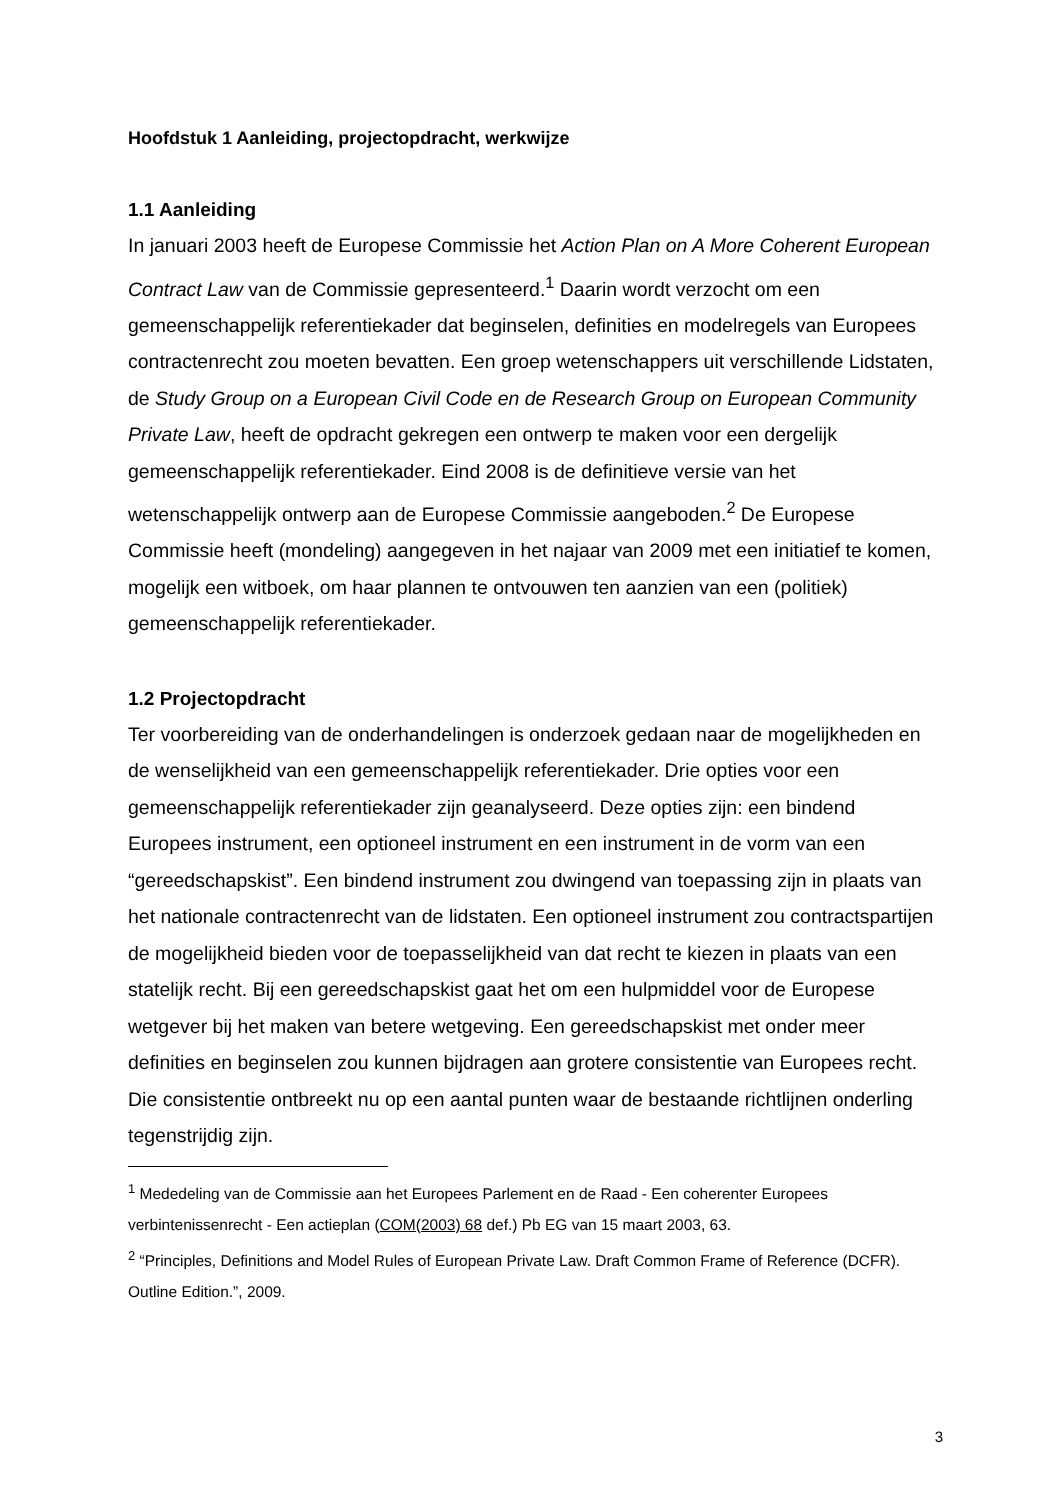Hoofdstuk 1 Aanleiding, projectopdracht, werkwijze
1.1 Aanleiding
In januari 2003 heeft de Europese Commissie het Action Plan on A More Coherent European Contract Law van de Commissie gepresenteerd.<sup>1</sup> Daarin wordt verzocht om een gemeenschappelijk referentiekader dat beginselen, definities en modelregels van Europees contractenrecht zou moeten bevatten. Een groep wetenschappers uit verschillende Lidstaten, de Study Group on a European Civil Code en de Research Group on European Community Private Law, heeft de opdracht gekregen een ontwerp te maken voor een dergelijk gemeenschappelijk referentiekader. Eind 2008 is de definitieve versie van het wetenschappelijk ontwerp aan de Europese Commissie aangeboden.<sup>2</sup> De Europese Commissie heeft (mondeling) aangegeven in het najaar van 2009 met een initiatief te komen, mogelijk een witboek, om haar plannen te ontvouwen ten aanzien van een (politiek) gemeenschappelijk referentiekader.
1.2 Projectopdracht
Ter voorbereiding van de onderhandelingen is onderzoek gedaan naar de mogelijkheden en de wenselijkheid van een gemeenschappelijk referentiekader. Drie opties voor een gemeenschappelijk referentiekader zijn geanalyseerd. Deze opties zijn: een bindend Europees instrument, een optioneel instrument en een instrument in de vorm van een “gereedschapskist”. Een bindend instrument zou dwingend van toepassing zijn in plaats van het nationale contractenrecht van de lidstaten. Een optioneel instrument zou contractspartijen de mogelijkheid bieden voor de toepasselijkheid van dat recht te kiezen in plaats van een statelijk recht. Bij een gereedschapskist gaat het om een hulpmiddel voor de Europese wetgever bij het maken van betere wetgeving. Een gereedschapskist met onder meer definities en beginselen zou kunnen bijdragen aan grotere consistentie van Europees recht. Die consistentie ontbreekt nu op een aantal punten waar de bestaande richtlijnen onderling tegenstrijdig zijn.
<sup>1</sup> Mededeling van de Commissie aan het Europees Parlement en de Raad - Een coherenter Europees verbintenissenrecht - Een actieplan (COM(2003) 68 def.) Pb EG van 15 maart 2003, 63.
<sup>2</sup> “Principles, Definitions and Model Rules of European Private Law. Draft Common Frame of Reference (DCFR). Outline Edition.”, 2009.
3